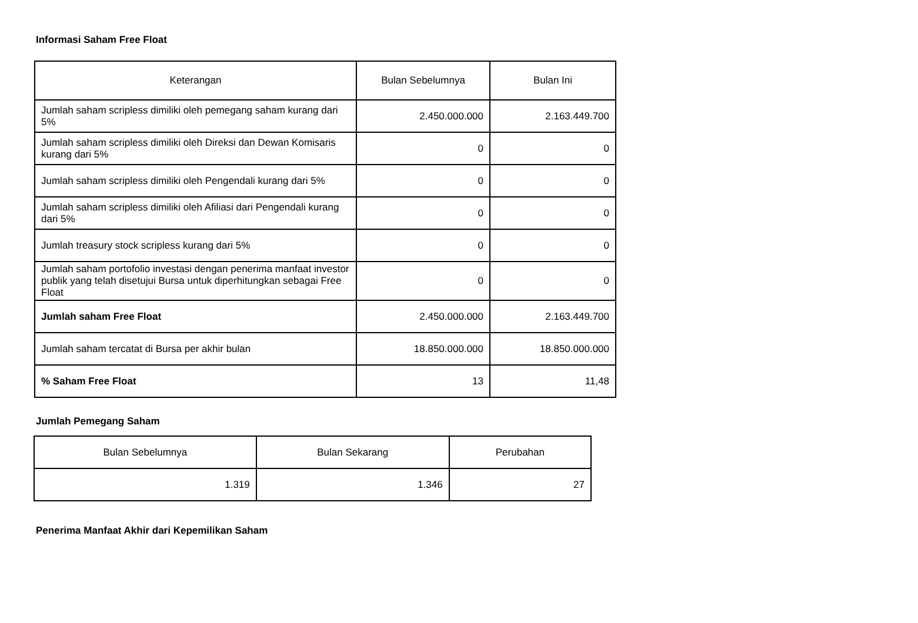Informasi Saham Free Float
| Keterangan | Bulan Sebelumnya | Bulan Ini |
| --- | --- | --- |
| Jumlah saham scripless dimiliki oleh pemegang saham kurang dari 5% | 2.450.000.000 | 2.163.449.700 |
| Jumlah saham scripless dimiliki oleh Direksi dan Dewan Komisaris kurang dari 5% | 0 | 0 |
| Jumlah saham scripless dimiliki oleh Pengendali kurang dari 5% | 0 | 0 |
| Jumlah saham scripless dimiliki oleh Afiliasi dari Pengendali kurang dari 5% | 0 | 0 |
| Jumlah treasury stock scripless kurang dari 5% | 0 | 0 |
| Jumlah saham portofolio investasi dengan penerima manfaat investor publik yang telah disetujui Bursa untuk diperhitungkan sebagai Free Float | 0 | 0 |
| Jumlah saham Free Float | 2.450.000.000 | 2.163.449.700 |
| Jumlah saham tercatat di Bursa per akhir bulan | 18.850.000.000 | 18.850.000.000 |
| % Saham Free Float | 13 | 11,48 |
Jumlah Pemegang Saham
| Bulan Sebelumnya | Bulan Sekarang | Perubahan |
| --- | --- | --- |
| 1.319 | 1.346 | 27 |
Penerima Manfaat Akhir dari Kepemilikan Saham